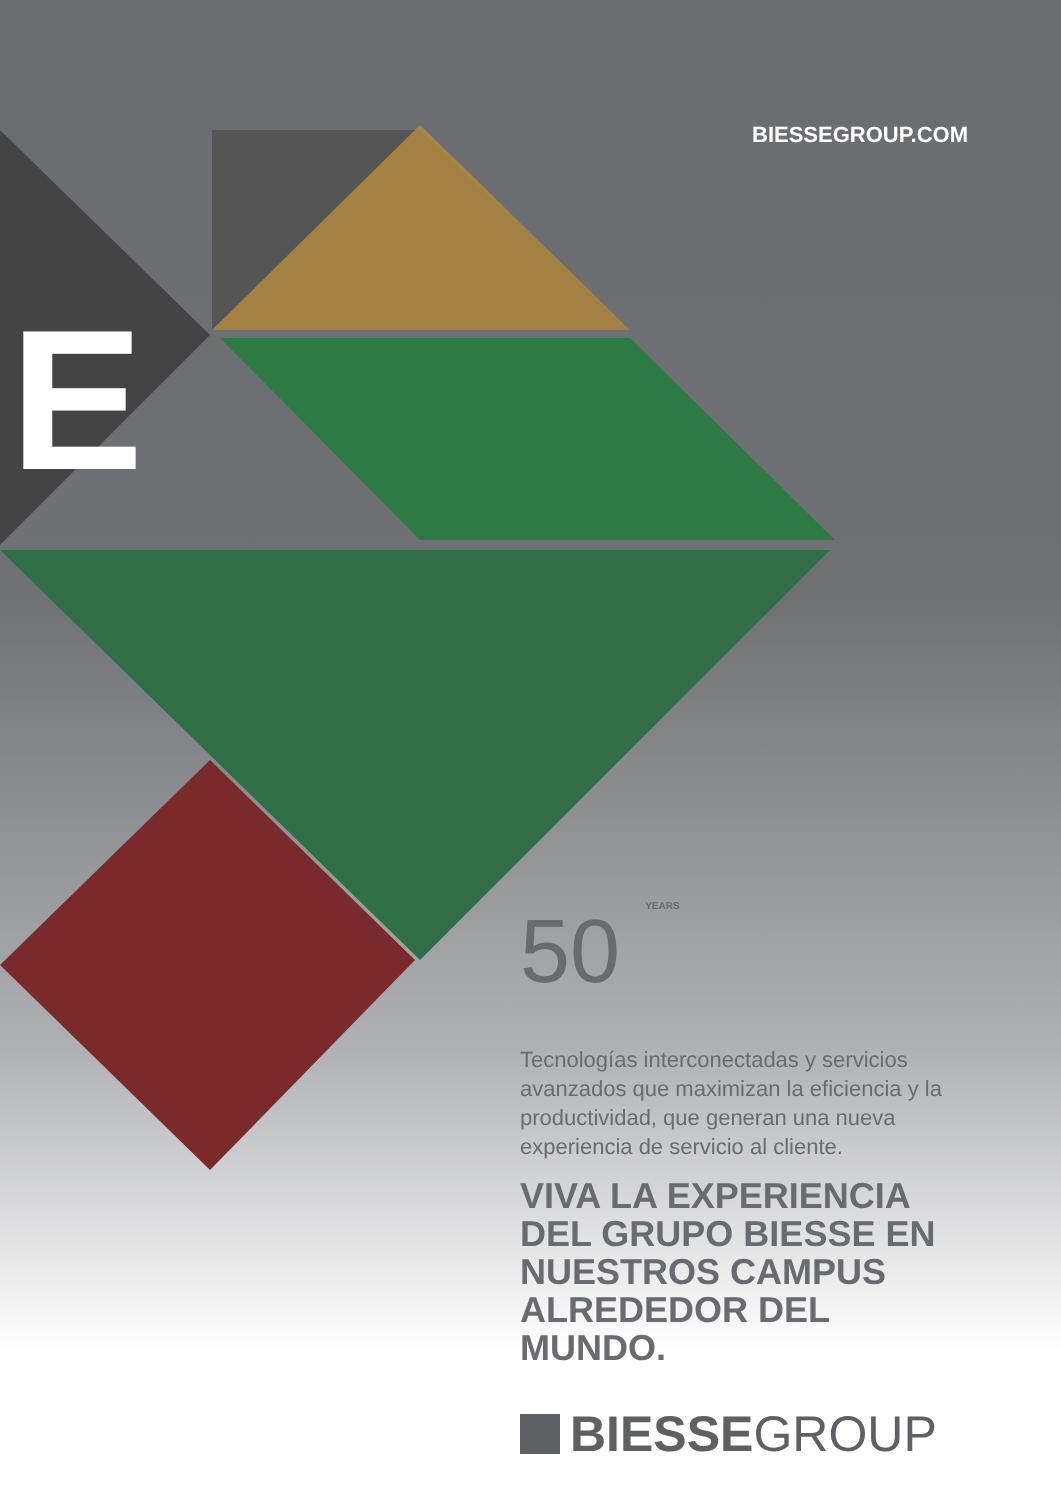BIESSEGROUP.COM
E
50 YEARS
Tecnologías interconectadas y servicios avanzados que maximizan la eficiencia y la productividad, que generan una nueva experiencia de servicio al cliente.
VIVA LA EXPERIENCIA DEL GRUPO BIESSE EN NUESTROS CAMPUS ALREDEDOR DEL MUNDO.
BIESSEGROUP